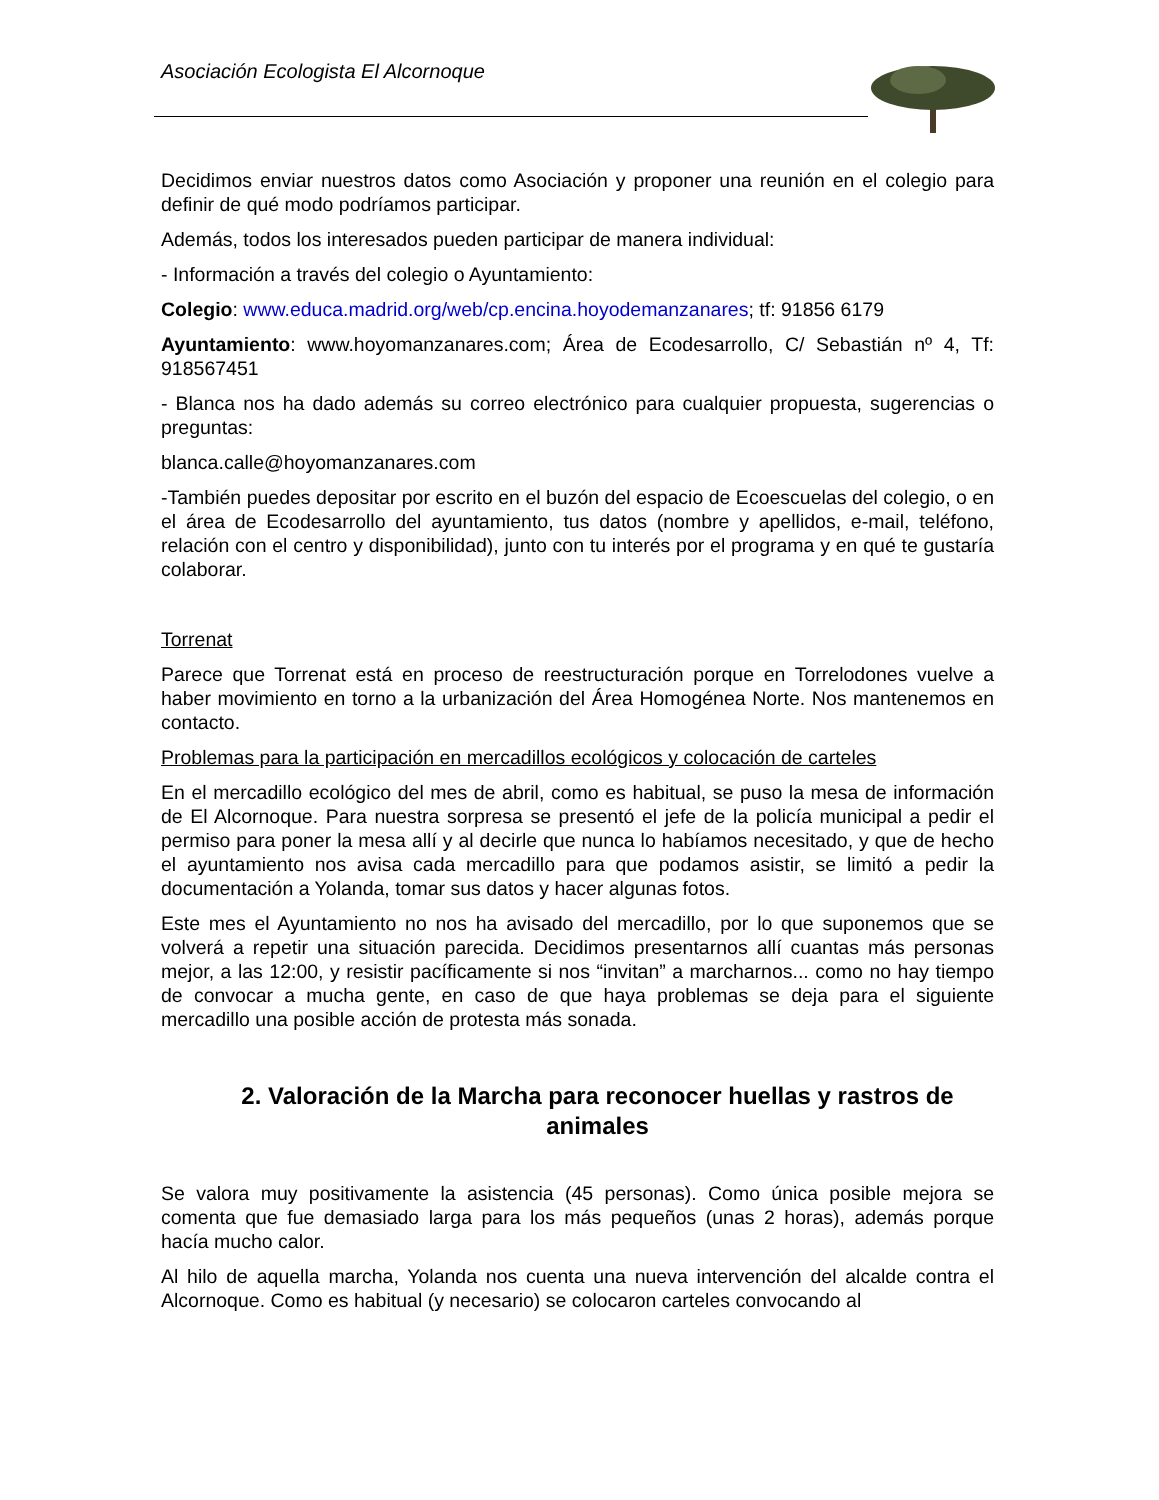Asociación Ecologista El Alcornoque
Decidimos enviar nuestros datos como Asociación y proponer una reunión en el colegio para definir de qué modo podríamos participar.
Además, todos los interesados pueden participar de manera individual:
- Información a través del colegio o Ayuntamiento:
Colegio: www.educa.madrid.org/web/cp.encina.hoyodemanzanares; tf: 91856 6179
Ayuntamiento: www.hoyomanzanares.com; Área de Ecodesarrollo, C/ Sebastián nº 4, Tf: 918567451
- Blanca nos ha dado además su correo electrónico para cualquier propuesta, sugerencias o preguntas:
blanca.calle@hoyomanzanares.com
-También puedes depositar por escrito en el buzón del espacio de Ecoescuelas del colegio, o en el área de Ecodesarrollo del ayuntamiento, tus datos (nombre y apellidos, e-mail, teléfono, relación con el centro y disponibilidad), junto con tu interés por el programa y en qué te gustaría colaborar.
Torrenat
Parece que Torrenat está en proceso de reestructuración porque en Torrelodones vuelve a haber movimiento en torno a la urbanización del Área Homogénea Norte. Nos mantenemos en contacto.
Problemas para la participación en mercadillos ecológicos y colocación de carteles
En el mercadillo ecológico del mes de abril, como es habitual, se puso la mesa de información de El Alcornoque. Para nuestra sorpresa se presentó el jefe de la policía municipal a pedir el permiso para poner la mesa allí y al decirle que nunca lo habíamos necesitado, y que de hecho el ayuntamiento nos avisa cada mercadillo para que podamos asistir, se limitó a pedir la documentación a Yolanda, tomar sus datos y hacer algunas fotos.
Este mes el Ayuntamiento no nos ha avisado del mercadillo, por lo que suponemos que se volverá a repetir una situación parecida. Decidimos presentarnos allí cuantas más personas mejor, a las 12:00, y resistir pacíficamente si nos “invitan” a marcharnos... como no hay tiempo de convocar a mucha gente, en caso de que haya problemas se deja para el siguiente mercadillo una posible acción de protesta más sonada.
2. Valoración de la Marcha para reconocer huellas y rastros de animales
Se valora muy positivamente la asistencia (45 personas). Como única posible mejora se comenta que fue demasiado larga para los más pequeños (unas 2 horas), además porque hacía mucho calor.
Al hilo de aquella marcha, Yolanda nos cuenta una nueva intervención del alcalde contra el Alcornoque. Como es habitual (y necesario) se colocaron carteles convocando al